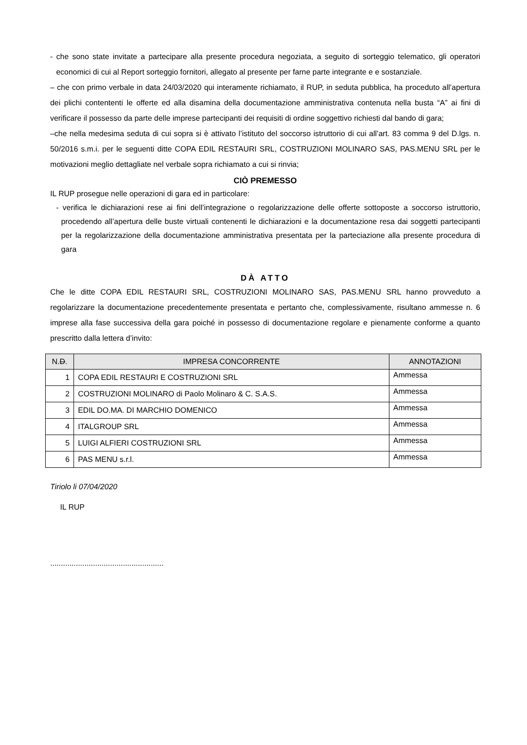- che sono state invitate a partecipare alla presente procedura negoziata, a seguito di sorteggio telematico, gli operatori economici di cui al Report sorteggio fornitori, allegato al presente per farne parte integrante e e sostanziale.
– che con primo verbale in data 24/03/2020 qui interamente richiamato, il RUP, in seduta pubblica, ha proceduto all’apertura dei plichi contententi le offerte ed alla disamina della documentazione amministrativa contenuta nella busta “A” ai fini di verificare il possesso da parte delle imprese partecipanti dei requisiti di ordine soggettivo richiesti dal bando di gara;
–che nella medesima seduta di cui sopra si è attivato l’istituto del soccorso istruttorio di cui all’art. 83 comma 9 del D.lgs. n. 50/2016 s.m.i. per le seguenti ditte COPA EDIL RESTAURI SRL, COSTRUZIONI MOLINARO SAS, PAS.MENU SRL per le motivazioni meglio dettagliate nel verbale sopra richiamato a cui si rinvia;
CIÒ PREMESSO
IL RUP prosegue nelle operazioni di gara ed in particolare:
- verifica le dichiarazioni rese ai fini dell’integrazione o regolarizzazione delle offerte sottoposte a soccorso istruttorio, procedendo all’apertura delle buste virtuali contenenti le dichiarazioni e la documentazione resa dai soggetti partecipanti per la regolarizzazione della documentazione amministrativa presentata per la parteciazione alla presente procedura di gara
DÀ ATTO
Che le ditte COPA EDIL RESTAURI SRL, COSTRUZIONI MOLINARO SAS, PAS.MENU SRL hanno provveduto a regolarizzare la documentazione precedentemente presentata e pertanto che, complessivamente, risultano ammesse n. 6 imprese alla fase successiva della gara poiché in possesso di documentazione regolare e pienamente conforme a quanto prescritto dalla lettera d’invito:
| N. D . | IMPRESA CONCORRENTE | ANNOTAZIONI |
| --- | --- | --- |
| 1 | COPA EDIL RESTAURI E COSTRUZIONI SRL | Ammessa |
| 2 | COSTRUZIONI MOLINARO di Paolo Molinaro & C. S.A.S. | Ammessa |
| 3 | EDIL DO.MA. DI MARCHIO DOMENICO | Ammessa |
| 4 | ITALGROUP SRL | Ammessa |
| 5 | LUIGI ALFIERI COSTRUZIONI SRL | Ammessa |
| 6 | PAS MENU s.r.l. | Ammessa |
Tiriolo li 07/04/2020
IL RUP
.....................................................